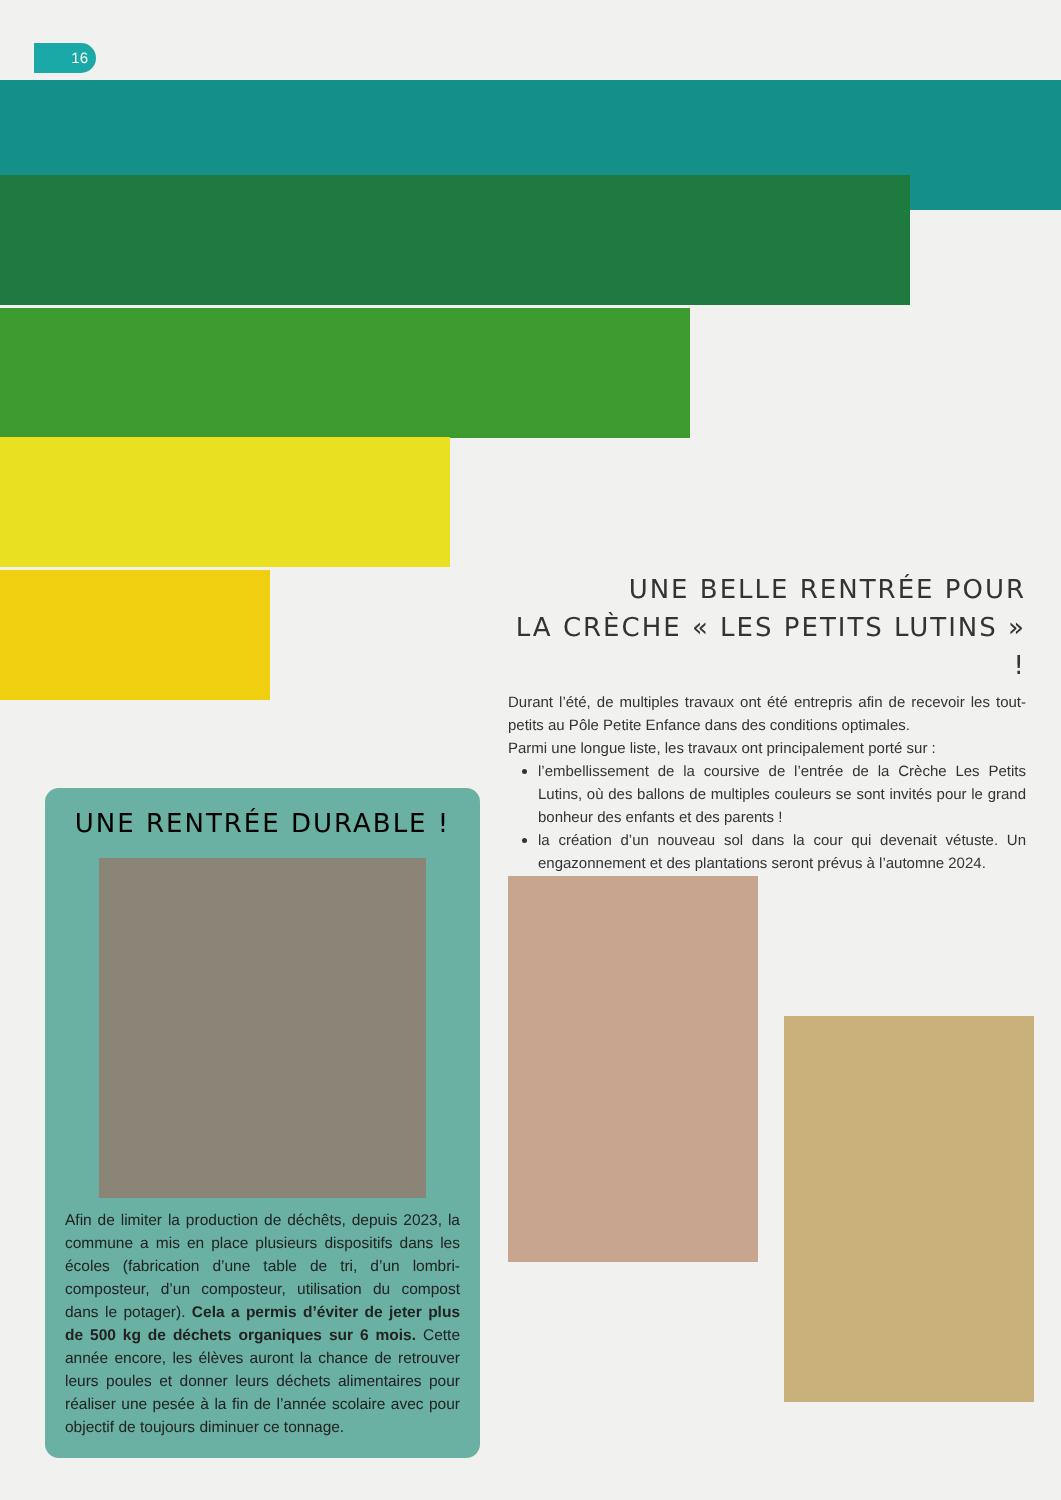16
UNE BELLE RENTRÉE POUR
LA CRÈCHE « LES PETITS LUTINS » !
Durant l’été, de multiples travaux ont été entrepris afin de recevoir les tout-petits au Pôle Petite Enfance dans des conditions optimales.
Parmi une longue liste, les travaux ont principalement porté sur :
l’embellissement de la coursive de l’entrée de la Crèche Les Petits Lutins, où des ballons de multiples couleurs se sont invités pour le grand bonheur des enfants et des parents !
la création d’un nouveau sol dans la cour qui devenait vétuste. Un engazonnement et des plantations seront prévus à l’automne 2024.
UNE RENTRÉE DURABLE !
Afin de limiter la production de déchêts, depuis 2023, la commune a mis en place plusieurs dispositifs dans les écoles (fabrication d’une table de tri, d’un lombri-composteur, d’un composteur, utilisation du compost dans le potager). Cela a permis d’éviter de jeter plus de 500 kg de déchets organiques sur 6 mois. Cette année encore, les élèves auront la chance de retrouver leurs poules et donner leurs déchets alimentaires pour réaliser une pesée à la fin de l’année scolaire avec pour objectif de toujours diminuer ce tonnage.